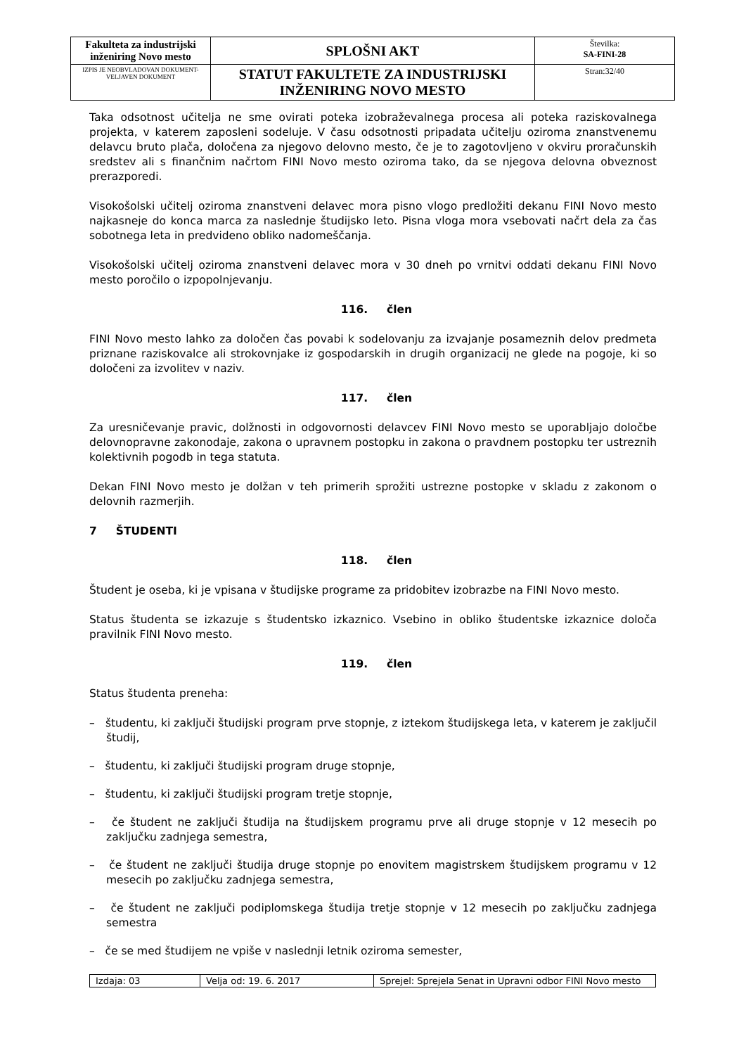| Fakulteta za industrijski inženiring Novo mesto | SPLOŠNI AKT | Številka: SA-FINI-28 |
| IZPIS JE NEOBVLADOVAN DOKUMENT-VELJAVEN DOKUMENT | STATUT FAKULTETE ZA INDUSTRIJSKI INŽENIRING NOVO MESTO | Stran:32/40 |
Taka odsotnost učitelja ne sme ovirati poteka izobraževalnega procesa ali poteka raziskovalnega projekta, v katerem zaposleni sodeluje. V času odsotnosti pripadata učitelju oziroma znanstvenemu delavcu bruto plača, določena za njegovo delovno mesto, če je to zagotovljeno v okviru proračunskih sredstev ali s finančnim načrtom FINI Novo mesto oziroma tako, da se njegova delovna obveznost prerazporedi.
Visokošolski učitelj oziroma znanstveni delavec mora pisno vlogo predložiti dekanu FINI Novo mesto najkasneje do konca marca za naslednje študijsko leto. Pisna vloga mora vsebovati načrt dela za čas sobotnega leta in predvideno obliko nadomeščanja.
Visokošolski učitelj oziroma znanstveni delavec mora v 30 dneh po vrnitvi oddati dekanu FINI Novo mesto poročilo o izpopolnjevanju.
116. člen
FINI Novo mesto lahko za določen čas povabi k sodelovanju za izvajanje posameznih delov predmeta priznane raziskovalce ali strokovnjake iz gospodarskih in drugih organizacij ne glede na pogoje, ki so določeni za izvolitev v naziv.
117. člen
Za uresničevanje pravic, dolžnosti in odgovornosti delavcev FINI Novo mesto se uporabljajo določbe delovnopravne zakonodaje, zakona o upravnem postopku in zakona o pravdnem postopku ter ustreznih kolektivnih pogodb in tega statuta.
Dekan FINI Novo mesto je dolžan v teh primerih sprožiti ustrezne postopke v skladu z zakonom o delovnih razmerjih.
7 ŠTUDENTI
118. člen
Študent je oseba, ki je vpisana v študijske programe za pridobitev izobrazbe na FINI Novo mesto.
Status študenta se izkazuje s študentsko izkaznico. Vsebino in obliko študentske izkaznice določa pravilnik FINI Novo mesto.
119. člen
Status študenta preneha:
– študentu, ki zaključi študijski program prve stopnje, z iztekom študijskega leta, v katerem je zaključil študij,
– študentu, ki zaključi študijski program druge stopnje,
– študentu, ki zaključi študijski program tretje stopnje,
– če študent ne zaključi študija na študijskem programu prve ali druge stopnje v 12 mesecih po zaključku zadnjega semestra,
– če študent ne zaključi študija druge stopnje po enovitem magistrskem študijskem programu v 12 mesecih po zaključku zadnjega semestra,
– če študent ne zaključi podiplomskega študija tretje stopnje v 12 mesecih po zaključku zadnjega semestra
– če se med študijem ne vpiše v naslednji letnik oziroma semester,
| Izdaja: 03 | Velja od: 19. 6. 2017 | Sprejel: Sprejela Senat in Upravni odbor FINI Novo mesto |